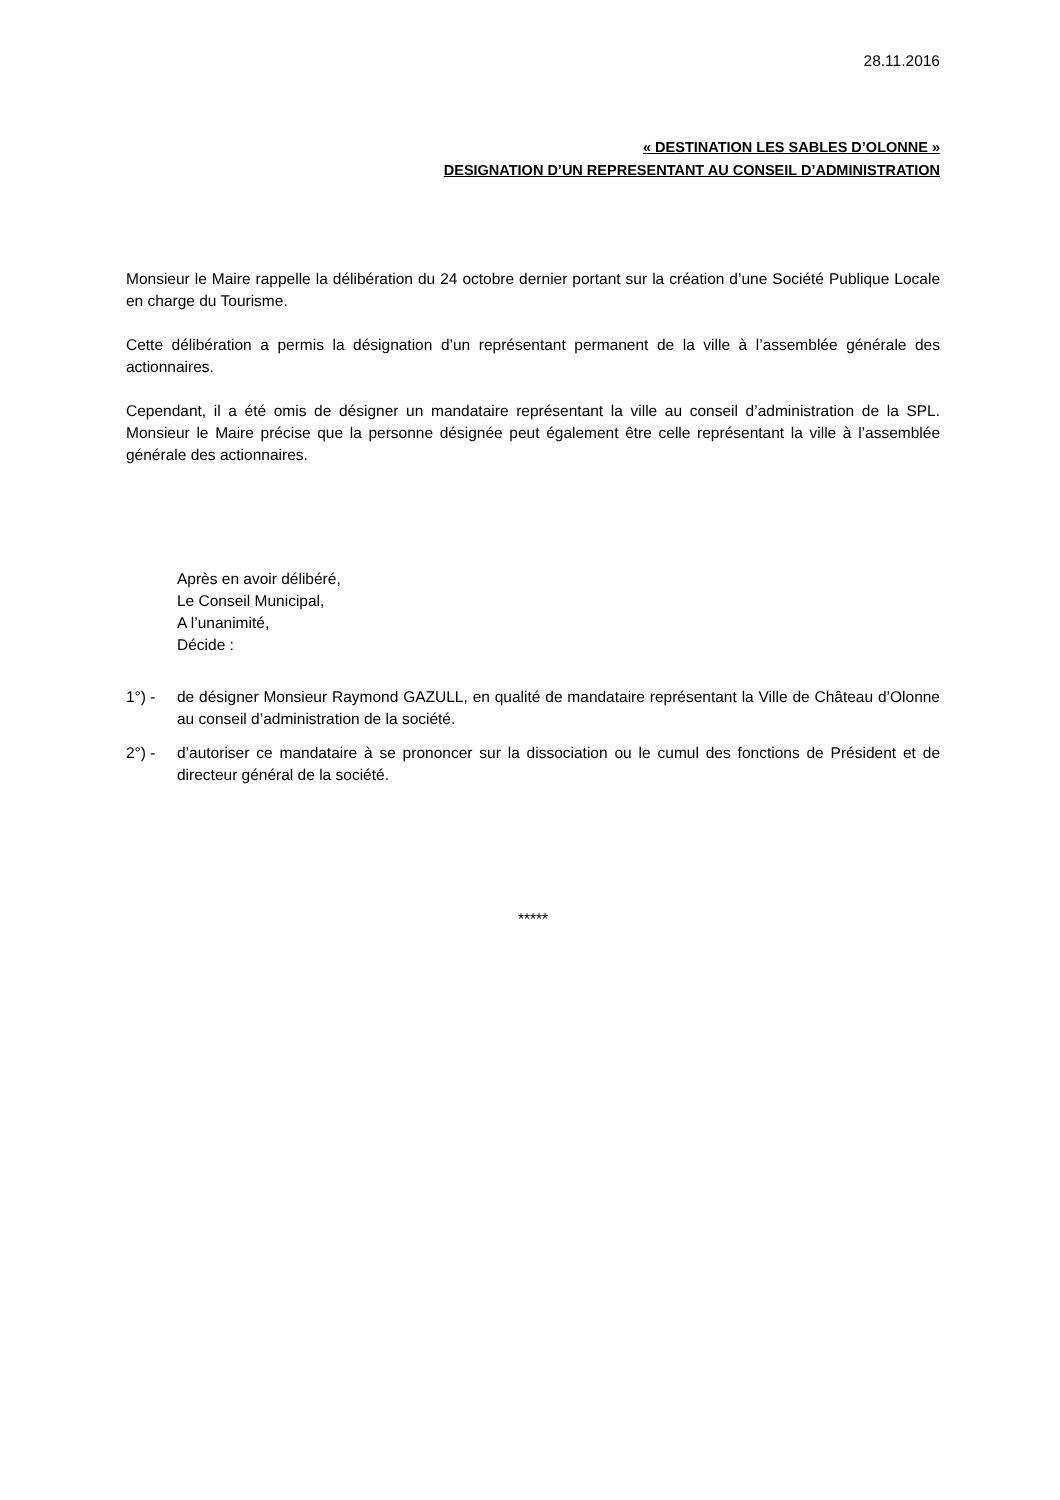28.11.2016
« DESTINATION LES SABLES D’OLONNE »
DESIGNATION D’UN REPRESENTANT AU CONSEIL D’ADMINISTRATION
Monsieur le Maire rappelle la délibération du 24 octobre dernier portant sur la création d’une Société Publique Locale en charge du Tourisme.
Cette délibération a permis la désignation d’un représentant permanent de la ville à l’assemblée générale des actionnaires.
Cependant, il a été omis de désigner un mandataire représentant la ville au conseil d’administration de la SPL. Monsieur le Maire précise que la personne désignée peut également être celle représentant la ville à l’assemblée générale des actionnaires.
Après en avoir délibéré,
Le Conseil Municipal,
A l’unanimité,
Décide :
1°) - de désigner Monsieur Raymond GAZULL, en qualité de mandataire représentant la Ville de Château d’Olonne au conseil d’administration de la société.
2°) - d’autoriser ce mandataire à se prononcer sur la dissociation ou le cumul des fonctions de Président et de directeur général de la société.
*****